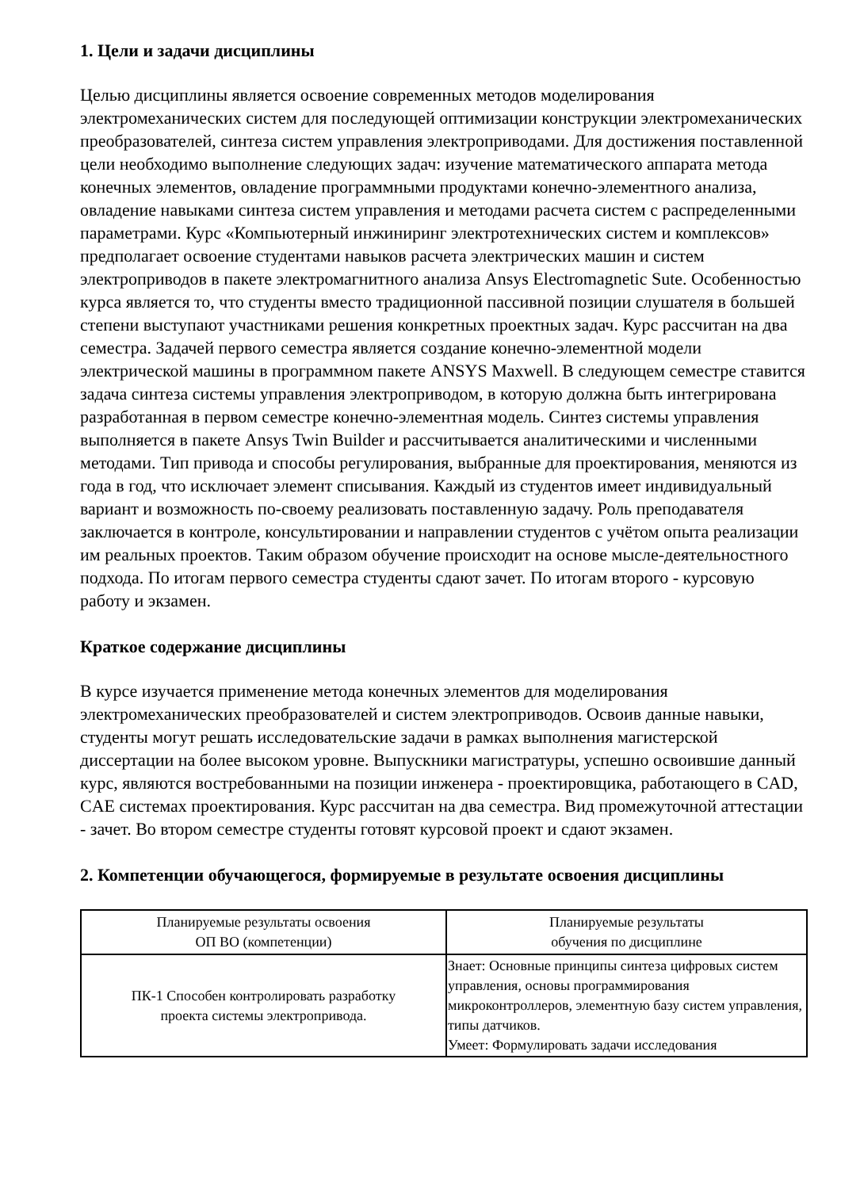1. Цели и задачи дисциплины
Целью дисциплины является освоение современных методов моделирования электромеханических систем для последующей оптимизации конструкции электромеханических преобразователей, синтеза систем управления электроприводами. Для достижения поставленной цели необходимо выполнение следующих задач: изучение математического аппарата метода конечных элементов, овладение программными продуктами конечно-элементного анализа, овладение навыками синтеза систем управления и методами расчета систем с распределенными параметрами. Курс «Компьютерный инжиниринг электротехнических систем и комплексов» предполагает освоение студентами навыков расчета электрических машин и систем электроприводов в пакете электромагнитного анализа Ansys Electromagnetic Sute. Особенностью курса является то, что студенты вместо традиционной пассивной позиции слушателя в большей степени выступают участниками решения конкретных проектных задач. Курс рассчитан на два семестра. Задачей первого семестра является создание конечно-элементной модели электрической машины в программном пакете ANSYS Maxwell. В следующем семестре ставится задача синтеза системы управления электроприводом, в которую должна быть интегрирована разработанная в первом семестре конечно-элементная модель. Синтез системы управления выполняется в пакете Ansys Twin Builder и рассчитывается аналитическими и численными методами. Тип привода и способы регулирования, выбранные для проектирования, меняются из года в год, что исключает элемент списывания. Каждый из студентов имеет индивидуальный вариант и возможность по-своему реализовать поставленную задачу. Роль преподавателя заключается в контроле, консультировании и направлении студентов с учётом опыта реализации им реальных проектов. Таким образом обучение происходит на основе мысле-деятельностного подхода. По итогам первого семестра студенты сдают зачет. По итогам второго - курсовую работу и экзамен.
Краткое содержание дисциплины
В курсе изучается применение метода конечных элементов для моделирования электромеханических преобразователей и систем электроприводов. Освоив данные навыки, студенты могут решать исследовательские задачи в рамках выполнения магистерской диссертации на более высоком уровне. Выпускники магистратуры, успешно освоившие данный курс, являются востребованными на позиции инженера - проектировщика, работающего в CAD, CAE системах проектирования. Курс рассчитан на два семестра. Вид промежуточной аттестации - зачет. Во втором семестре студенты готовят курсовой проект и сдают экзамен.
2. Компетенции обучающегося, формируемые в результате освоения дисциплины
| Планируемые результаты освоения ОП ВО (компетенции) | Планируемые результаты обучения по дисциплине |
| --- | --- |
| ПК-1 Способен контролировать разработку проекта системы электропривода. | Знает: Основные принципы синтеза цифровых систем управления, основы программирования микроконтроллеров, элементную базу систем управления, типы датчиков. Умеет: Формулировать задачи исследования |